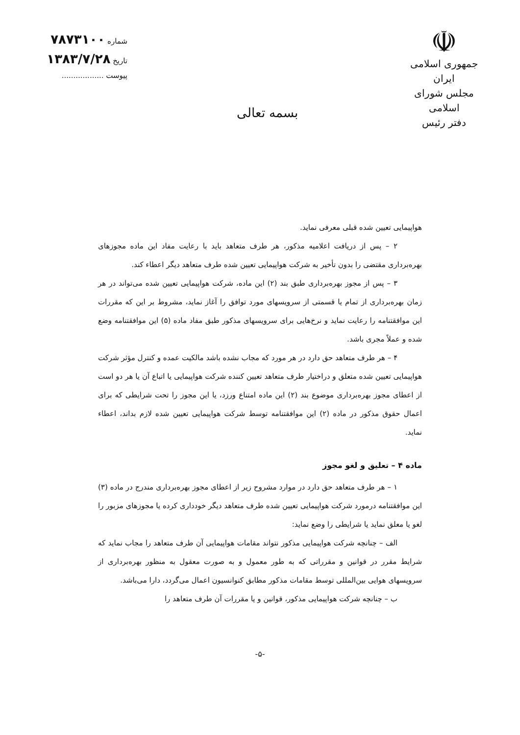☫
جمهوری اسلامی ایران
مجلس شورای اسلامی
دفتر رئیس
بسمه تعالی
شماره ۷۸۷۳۱۰۰
تاریخ ۱۳۸۳/۷/۲۸
پیوست ..................
هواپیمایی تعیین شده قبلی معرفی نماید.
۲ – پس از دریافت اعلامیه مذکور، هر طرف متعاهد باید با رعایت مفاد این ماده مجوزهای بهره‌برداری مقتضی را بدون تأخیر به شرکت هواپیمایی تعیین شده طرف متعاهد دیگر اعطاء کند.
۳ – پس از مجوز بهره‌برداری طبق بند (۲) این ماده، شرکت هواپیمایی تعیین شده می‌تواند در هر زمان بهره‌برداری از تمام یا قسمتی از سرویسهای مورد توافق را آغاز نماید، مشروط بر این که مقررات این موافقتنامه را رعایت نماید و نرخ‌هایی برای سرویسهای مذکور طبق مفاد ماده (۵) این موافقتنامه وضع شده و عملاً مجری باشد.
۴ – هر طرف متعاهد حق دارد در هر مورد که مجاب نشده باشد مالکیت عمده و کنترل مؤثر شرکت هواپیمایی تعیین شده متعلق و دراختیار طرف متعاهد تعیین کننده شرکت هواپیمایی یا اتباع آن یا هر دو است از اعطای مجوز بهره‌برداری موضوع بند (۲) این ماده امتناع ورزد، یا این مجوز را تحت شرایطی که برای اعمال حقوق مذکور در ماده (۲) این موافقتنامه توسط شرکت هواپیمایی تعیین شده لازم بداند، اعطاء نماید.
ماده ۴ – تعلیق و لغو مجوز
۱ – هر طرف متعاهد حق دارد در موارد مشروح زیر از اعطای مجوز بهره‌برداری مندرج در ماده (۳) این موافقتنامه درمورد شرکت هواپیمایی تعیین شده طرف متعاهد دیگر خودداری کرده یا مجوزهای مزبور را لغو یا معلق نماید یا شرایطی را وضع نماید:
الف – چنانچه شرکت هواپیمایی مذکور نتواند مقامات هواپیمایی آن طرف متعاهد را مجاب نماید که شرایط مقرر در قوانین و مقرراتی که به طور معمول و به صورت معقول به منظور بهره‌برداری از سرویسهای هوایی بین‌المللی توسط مقامات مذکور مطابق کنوانسیون اعمال می‌گردد، دارا می‌باشد.
ب – چنانچه شرکت هواپیمایی مذکور، قوانین و یا مقررات آن طرف متعاهد را
-۵-